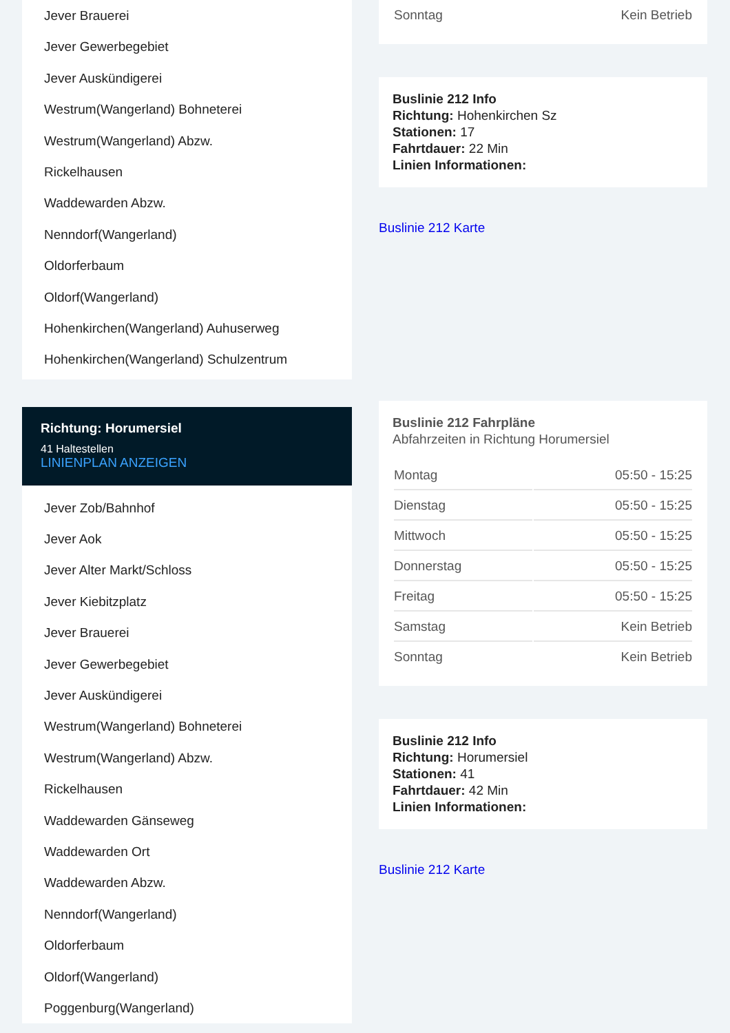Jever Brauerei
Jever Gewerbegebiet
Jever Auskündigerei
Westrum(Wangerland) Bohneterei
Westrum(Wangerland) Abzw.
Rickelhausen
Waddewarden Abzw.
Nenndorf(Wangerland)
Oldorferbaum
Oldorf(Wangerland)
Hohenkirchen(Wangerland) Auhuserweg
Hohenkirchen(Wangerland) Schulzentrum
Richtung: Horumersiel
41 Haltestellen
LINIENPLAN ANZEIGEN
Jever Zob/Bahnhof
Jever Aok
Jever Alter Markt/Schloss
Jever Kiebitzplatz
Jever Brauerei
Jever Gewerbegebiet
Jever Auskündigerei
Westrum(Wangerland) Bohneterei
Westrum(Wangerland) Abzw.
Rickelhausen
Waddewarden Gänseweg
Waddewarden Ort
Waddewarden Abzw.
Nenndorf(Wangerland)
Oldorferbaum
Oldorf(Wangerland)
Poggenburg(Wangerland)
| Sonntag | Kein Betrieb |
Buslinie 212 Info
Richtung: Hohenkirchen Sz
Stationen: 17
Fahrtdauer: 22 Min
Linien Informationen:
Buslinie 212 Karte
Buslinie 212 Fahrpläne
Abfahrzeiten in Richtung Horumersiel
| Montag | 05:50 - 15:25 |
| Dienstag | 05:50 - 15:25 |
| Mittwoch | 05:50 - 15:25 |
| Donnerstag | 05:50 - 15:25 |
| Freitag | 05:50 - 15:25 |
| Samstag | Kein Betrieb |
| Sonntag | Kein Betrieb |
Buslinie 212 Info
Richtung: Horumersiel
Stationen: 41
Fahrtdauer: 42 Min
Linien Informationen:
Buslinie 212 Karte